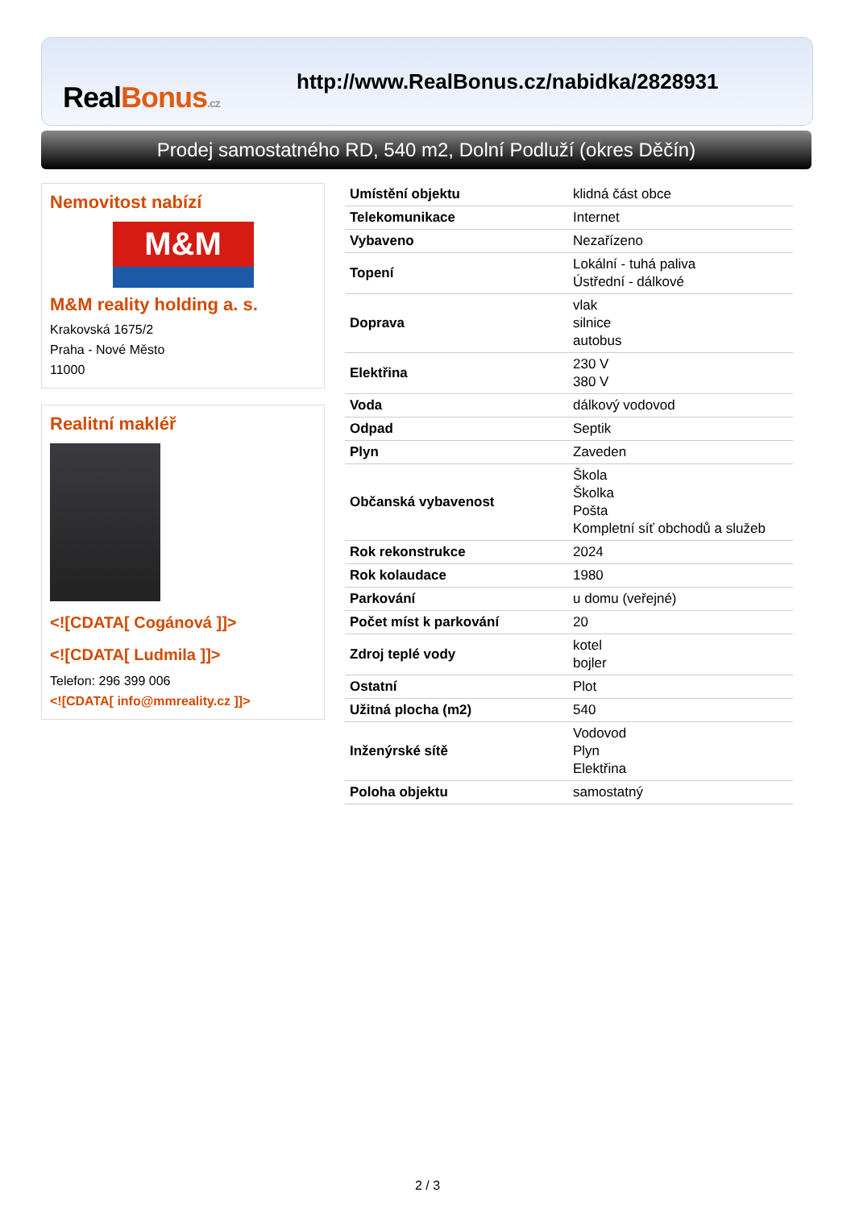RealBonus.cz
http://www.RealBonus.cz/nabidka/2828931
Prodej samostatného RD, 540 m2, Dolní Podluží (okres Děčín)
Nemovitost nabízí
M&M
M&M reality holding a. s.
Krakovská 1675/2
Praha - Nové Město
11000
Realitní makléř
<![CDATA[ Cogánová ]]>
<![CDATA[ Ludmila ]]>
Telefon: 296 399 006
<![CDATA[ info@mmreality.cz ]]>
| Umístění objektu | klidná část obce |
| Telekomunikace | Internet |
| Vybaveno | Nezařízeno |
| Topení | Lokální - tuhá paliva Ústřední - dálkové |
| Doprava | vlak silnice autobus |
| Elektřina | 230 V 380 V |
| Voda | dálkový vodovod |
| Odpad | Septik |
| Plyn | Zaveden |
| Občanská vybavenost | Škola Školka Pošta Kompletní síť obchodů a služeb |
| Rok rekonstrukce | 2024 |
| Rok kolaudace | 1980 |
| Parkování | u domu (veřejné) |
| Počet míst k parkování | 20 |
| Zdroj teplé vody | kotel bojler |
| Ostatní | Plot |
| Užitná plocha (m2) | 540 |
| Inženýrské sítě | Vodovod Plyn Elektřina |
| Poloha objektu | samostatný |
2 / 3